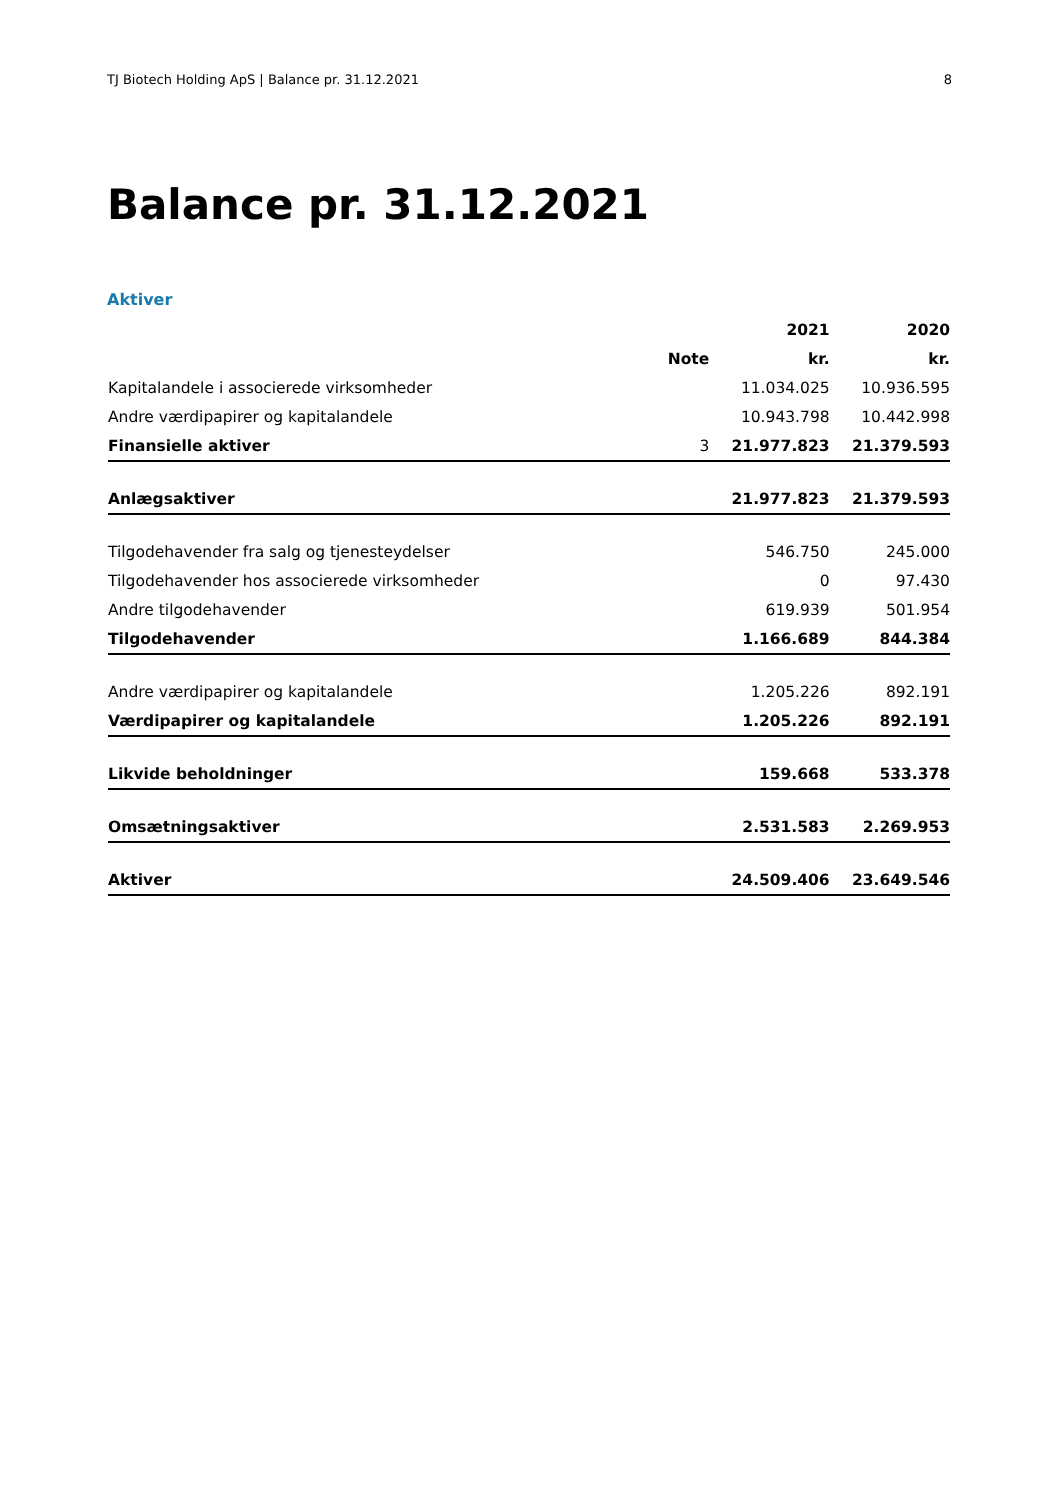TJ Biotech Holding ApS | Balance pr. 31.12.2021 8
Balance pr. 31.12.2021
Aktiver
| | | 2021 | 2020 |
| --- | --- | --- | --- |
| | Note | kr. | kr. |
| Kapitalandele i associerede virksomheder | | 11.034.025 | 10.936.595 |
| Andre værdipapirer og kapitalandele | | 10.943.798 | 10.442.998 |
| Finansielle aktiver | 3 | 21.977.823 | 21.379.593 |
| Anlægsaktiver | | 21.977.823 | 21.379.593 |
| Tilgodehavender fra salg og tjenesteydelser | | 546.750 | 245.000 |
| Tilgodehavender hos associerede virksomheder | | 0 | 97.430 |
| Andre tilgodehavender | | 619.939 | 501.954 |
| Tilgodehavender | | 1.166.689 | 844.384 |
| Andre værdipapirer og kapitalandele | | 1.205.226 | 892.191 |
| Værdipapirer og kapitalandele | | 1.205.226 | 892.191 |
| Likvide beholdninger | | 159.668 | 533.378 |
| Omsætningsaktiver | | 2.531.583 | 2.269.953 |
| Aktiver | | 24.509.406 | 23.649.546 |